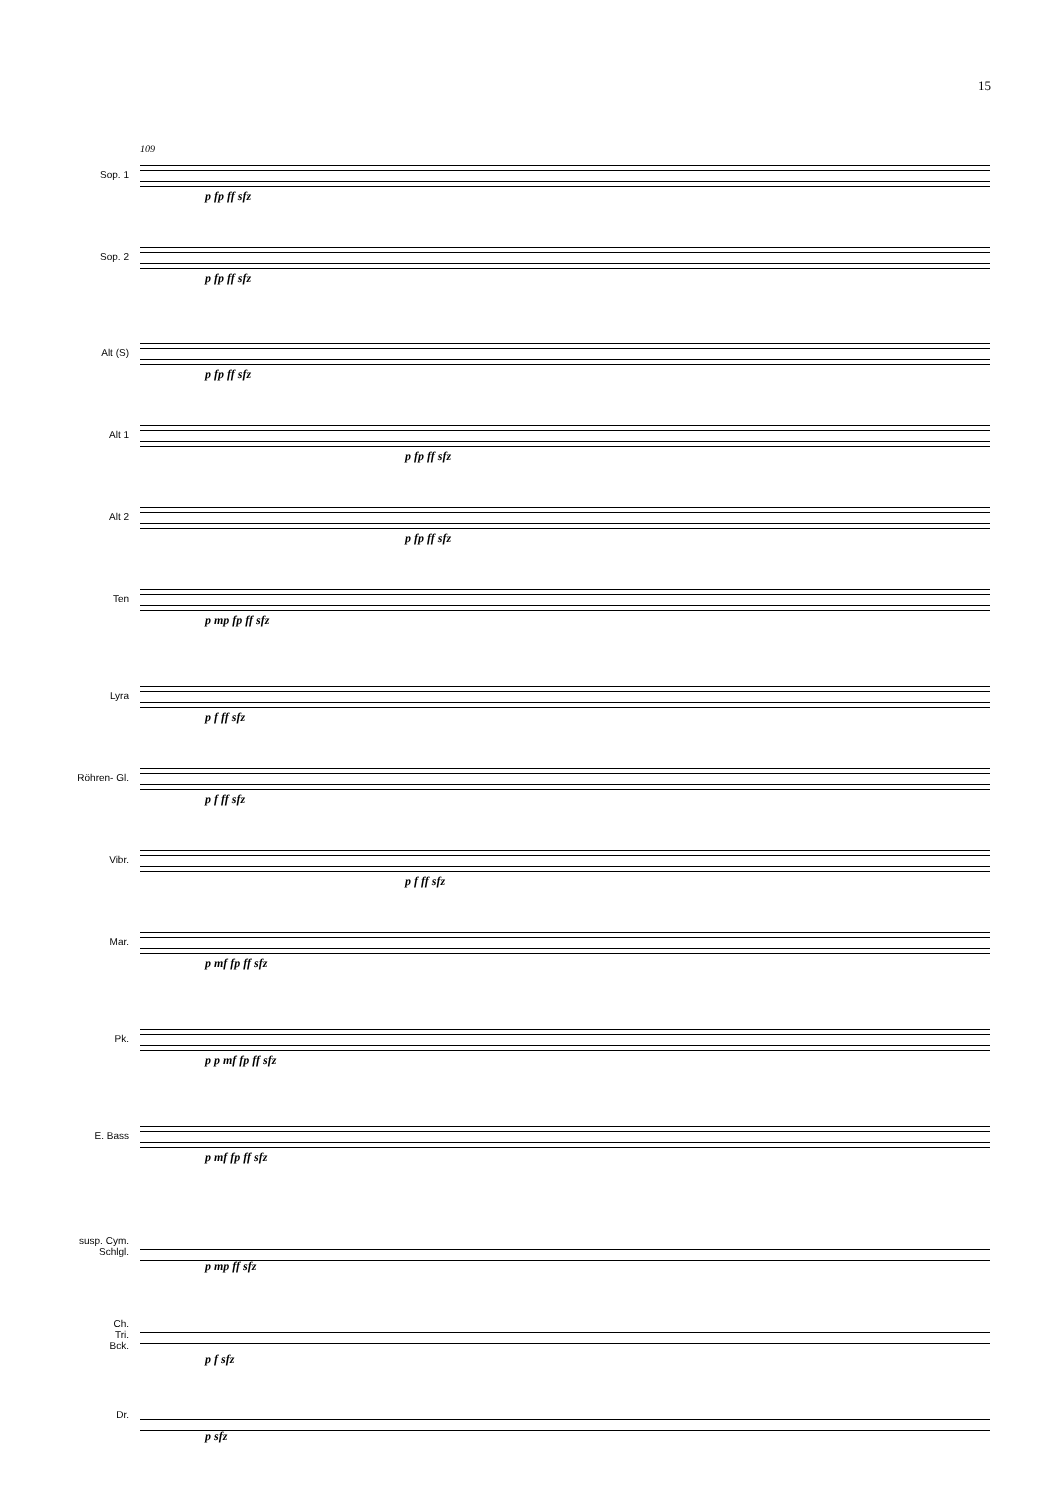15
109
Sop. 1
p fp ff sfz
Sop. 2
p fp ff sfz
Alt (S)
p fp ff sfz
Alt 1
p fp ff sfz
Alt 2
p fp ff sfz
Ten
p mp fp ff sfz
Lyra
p f ff sfz
Röhren- Gl.
p f ff sfz
Vibr.
p f ff sfz
Mar.
p mf fp ff sfz
Pk.
p p mf fp ff sfz
E. Bass
p mf fp ff sfz
susp. Cym.
Schlgl.
p mp ff sfz
Ch.
Tri.
Bck.
p f sfz
Dr.
p sfz